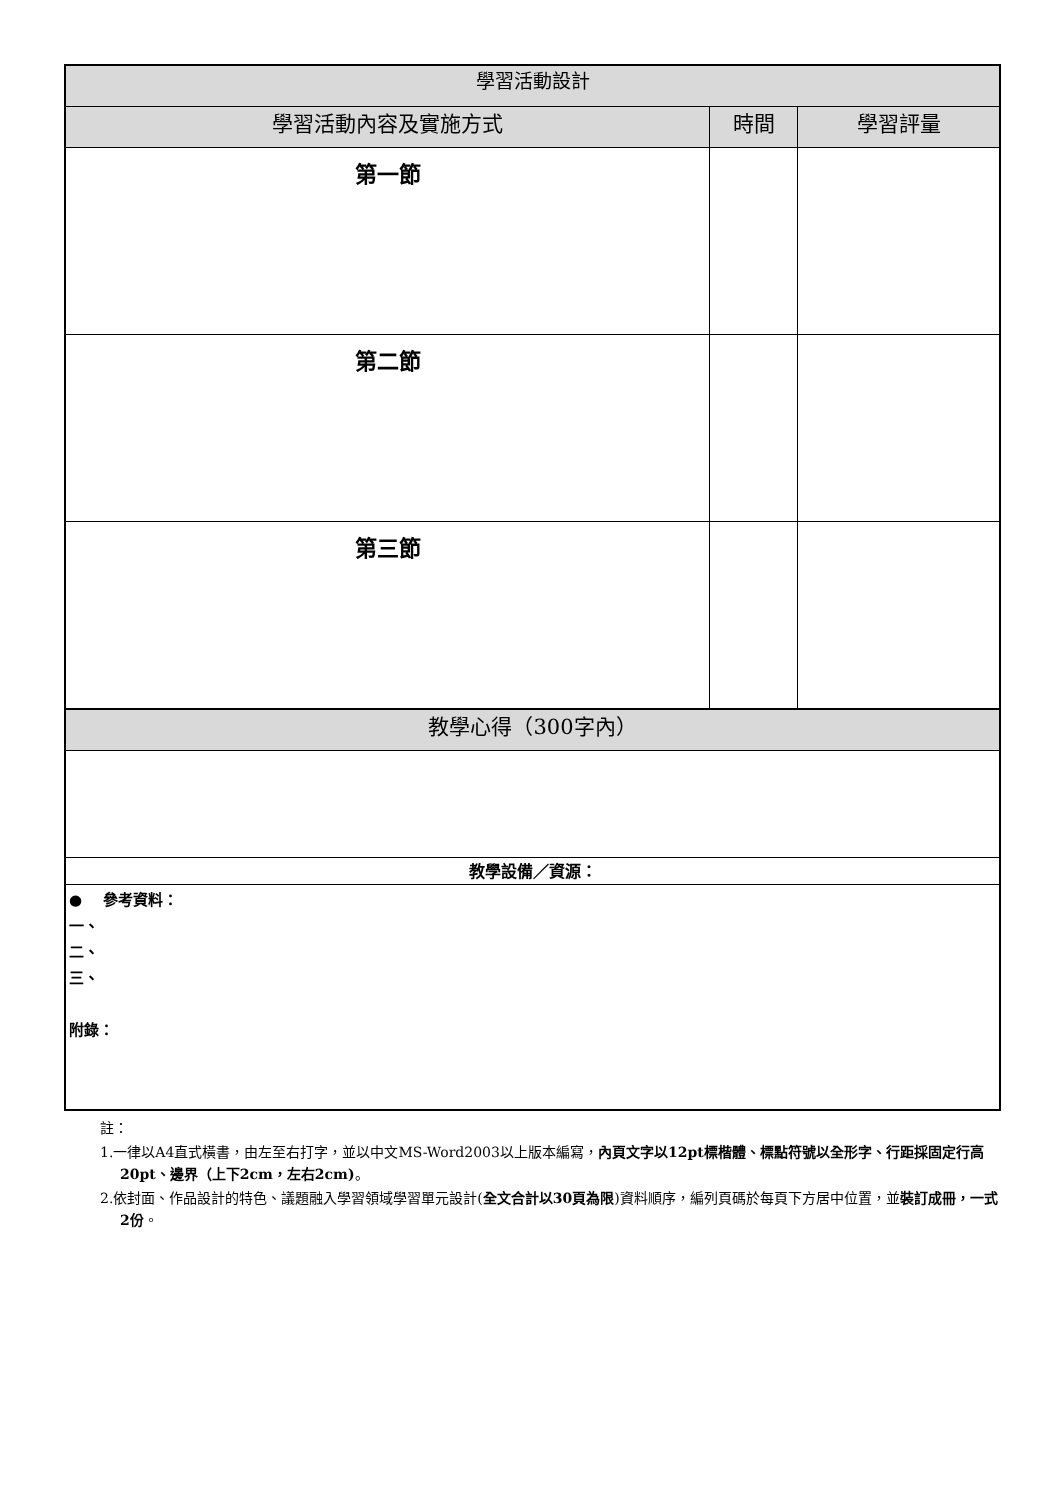| 學習活動設計 | | |
| --- | --- | --- |
| 學習活動內容及實施方式 | 時間 | 學習評量 |
| 第一節 | | |
| 第二節 | | |
| 第三節 | | |
| 教學心得（300字內） | | |
| 教學設備／資源： | | |
| ● 參考資料： 一、 二、 三、 附錄： | | |
註：
1.一律以A4直式橫書，由左至右打字，並以中文MS-Word2003以上版本編寫，內頁文字以12pt標楷體、標點符號以全形字、行距採固定行高20pt、邊界（上下2cm，左右2cm)。
2.依封面、作品設計的特色、議題融入學習領域學習單元設計(全文合計以30頁為限)資料順序，編列頁碼於每頁下方居中位置，並裝訂成冊，一式2份。